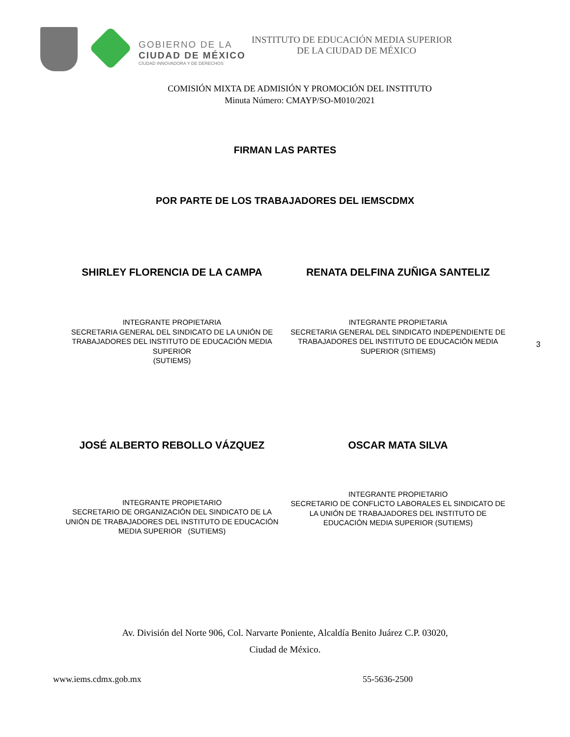GOBIERNO DE LA
CIUDAD DE MÉXICO
CIUDAD INNOVADORA Y DE DERECHOS
INSTITUTO DE EDUCACIÓN MEDIA SUPERIOR
DE LA CIUDAD DE MÉXICO
COMISIÓN MIXTA DE ADMISIÓN Y PROMOCIÓN DEL INSTITUTO
Minuta Número: CMAYP/SO-M010/2021
FIRMAN LAS PARTES
POR PARTE DE LOS TRABAJADORES DEL IEMSCDMX
SHIRLEY FLORENCIA DE LA CAMPA RENATA DELFINA ZUÑIGA SANTELIZ
INTEGRANTE PROPIETARIA
SECRETARIA GENERAL DEL SINDICATO DE LA UNIÓN DE
TRABAJADORES DEL INSTITUTO DE EDUCACIÓN MEDIA
SUPERIOR
(SUTIEMS)
INTEGRANTE PROPIETARIA
SECRETARIA GENERAL DEL SINDICATO INDEPENDIENTE DE
TRABAJADORES DEL INSTITUTO DE EDUCACIÓN MEDIA
SUPERIOR (SITIEMS)
3
JOSÉ ALBERTO REBOLLO VÁZQUEZ OSCAR MATA SILVA
INTEGRANTE PROPIETARIO
SECRETARIO DE ORGANIZACIÓN DEL SINDICATO DE LA
UNIÓN DE TRABAJADORES DEL INSTITUTO DE EDUCACIÓN
MEDIA SUPERIOR (SUTIEMS)
INTEGRANTE PROPIETARIO
SECRETARIO DE CONFLICTO LABORALES EL SINDICATO DE
LA UNIÓN DE TRABAJADORES DEL INSTITUTO DE
EDUCACIÓN MEDIA SUPERIOR (SUTIEMS)
Av. División del Norte 906, Col. Narvarte Poniente, Alcaldía Benito Juárez C.P. 03020,
Ciudad de México.
www.iems.cdmx.gob.mx 55-5636-2500